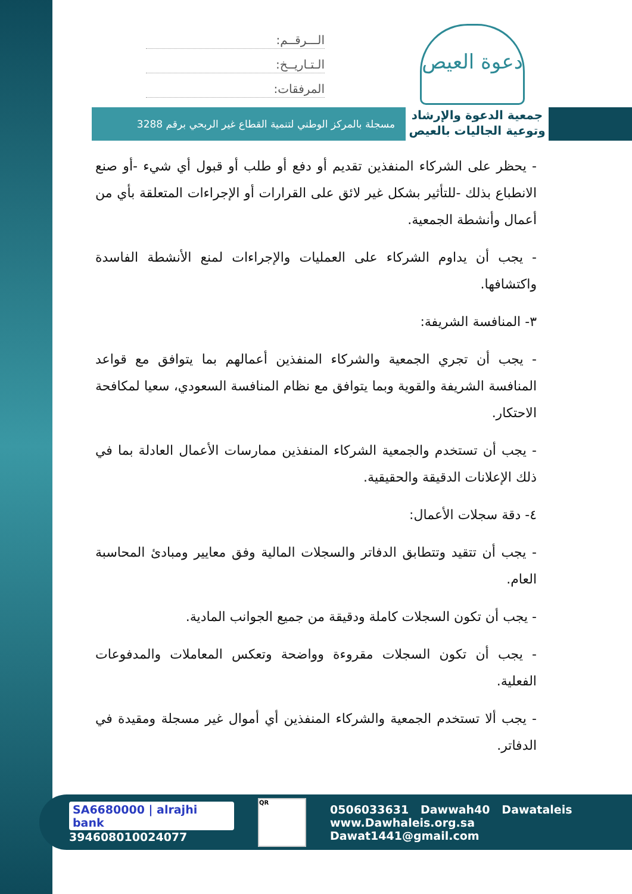دعوة العيص
الـــرقــم:
الـتـاريــخ:
المرفقات:
جمعية الدعوة والإرشاد وتوعية الجاليات بالعيص
مسجلة بالمركز الوطني لتنمية القطاع غير الربحي برقم 3288
- يحظر على الشركاء المنفذين تقديم أو دفع أو طلب أو قبول أي شيء -أو صنع الانطباع بذلك -للتأثير بشكل غير لائق على القرارات أو الإجراءات المتعلقة بأي من أعمال وأنشطة الجمعية.
- يجب أن يداوم الشركاء على العمليات والإجراءات لمنع الأنشطة الفاسدة واكتشافها.
٣- المنافسة الشريفة:
- يجب أن تجري الجمعية والشركاء المنفذين أعمالهم بما يتوافق مع قواعد المنافسة الشريفة والقوية وبما يتوافق مع نظام المنافسة السعودي، سعيا لمكافحة الاحتكار.
- يجب أن تستخدم والجمعية الشركاء المنفذين ممارسات الأعمال العادلة بما في ذلك الإعلانات الدقيقة والحقيقية.
٤- دقة سجلات الأعمال:
- يجب أن تتقيد وتتطابق الدفاتر والسجلات المالية وفق معايير ومبادئ المحاسبة العام.
- يجب أن تكون السجلات كاملة ودقيقة من جميع الجوانب المادية.
- يجب أن تكون السجلات مقروءة وواضحة وتعكس المعاملات والمدفوعات الفعلية.
- يجب ألا تستخدم الجمعية والشركاء المنفذين أي أموال غير مسجلة ومقيدة في الدفاتر.
SA6680000 | alrajhi bank
394608010024077
QR
0506033631 Dawwah40 Dawataleis
www.Dawhaleis.org.sa Dawat1441@gmail.com